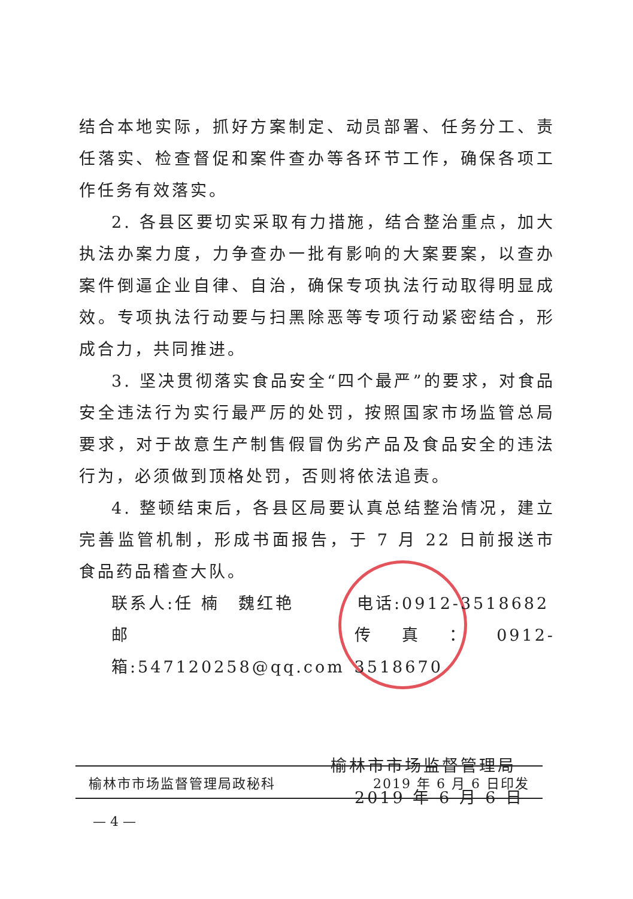结合本地实际，抓好方案制定、动员部署、任务分工、责任落实、检查督促和案件查办等各环节工作，确保各项工作任务有效落实。
2. 各县区要切实采取有力措施，结合整治重点，加大执法办案力度，力争查办一批有影响的大案要案，以查办案件倒逼企业自律、自治，确保专项执法行动取得明显成效。专项执法行动要与扫黑除恶等专项行动紧密结合，形成合力，共同推进。
3. 坚决贯彻落实食品安全“四个最严”的要求，对食品安全违法行为实行最严厉的处罚，按照国家市场监管总局要求，对于故意生产制售假冒伪劣产品及食品安全的违法行为，必须做到顶格处罚，否则将依法追责。
4. 整顿结束后，各县区局要认真总结整治情况，建立完善监管机制，形成书面报告，于 7 月 22 日前报送市食品药品稽查大队。
联系人:任 楠　魏红艳 电话:0912-3518682
邮箱:547120258@qq.com 传真：0912-3518670
榆林市市场监督管理局
2019 年 6 月 6 日
榆林市市场监督管理局政秘科 2019 年 6 月 6 日印发
— 4 —